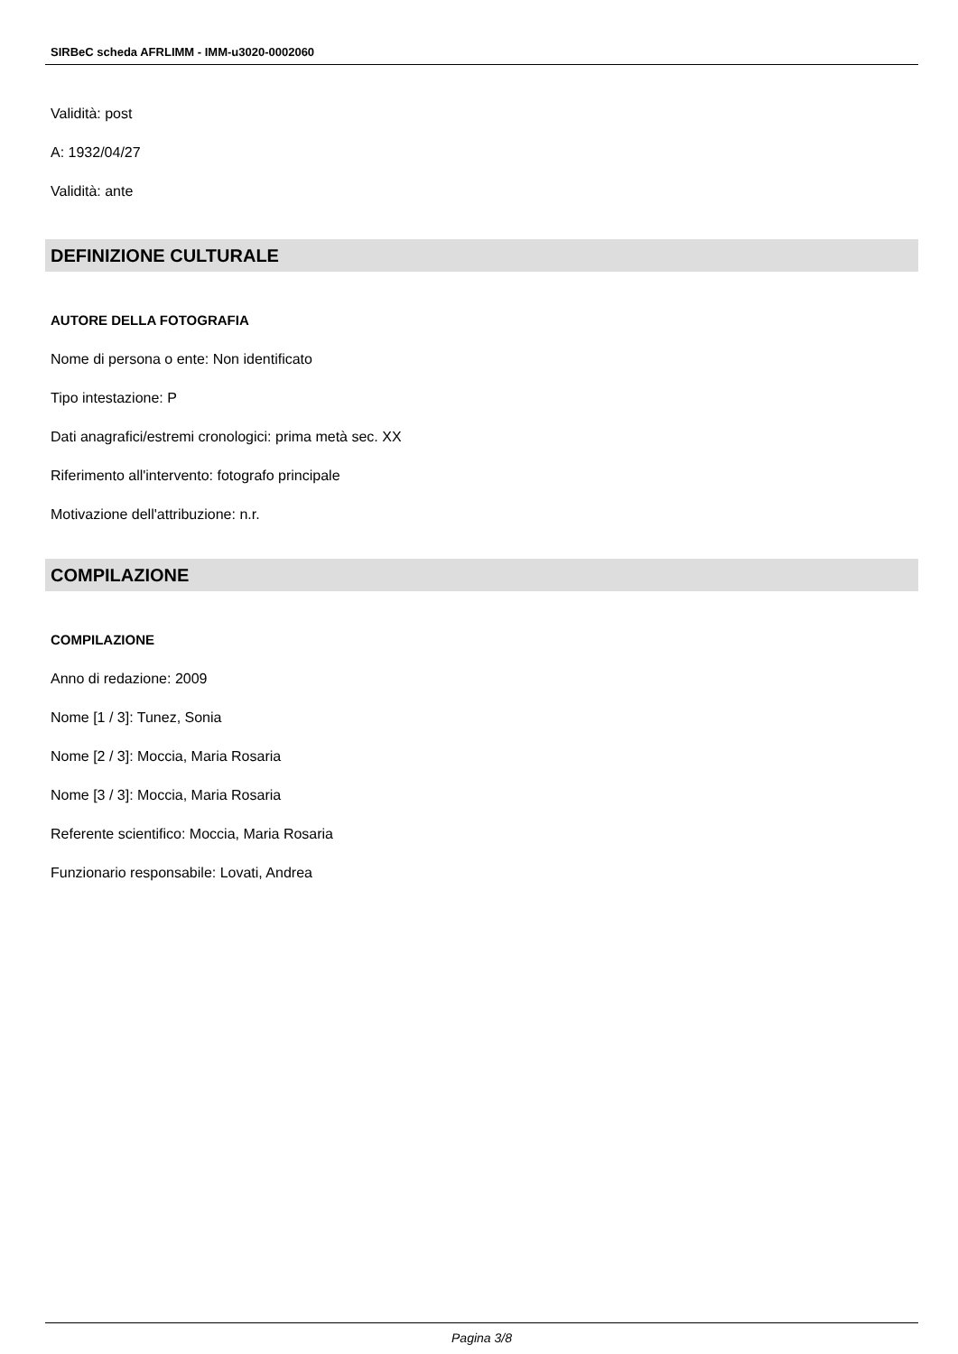SIRBeC scheda AFRLIMM - IMM-u3020-0002060
Validità: post
A: 1932/04/27
Validità: ante
DEFINIZIONE CULTURALE
AUTORE DELLA FOTOGRAFIA
Nome di persona o ente: Non identificato
Tipo intestazione: P
Dati anagrafici/estremi cronologici: prima metà sec. XX
Riferimento all'intervento: fotografo principale
Motivazione dell'attribuzione: n.r.
COMPILAZIONE
COMPILAZIONE
Anno di redazione: 2009
Nome [1 / 3]: Tunez, Sonia
Nome [2 / 3]: Moccia, Maria Rosaria
Nome [3 / 3]: Moccia, Maria Rosaria
Referente scientifico: Moccia, Maria Rosaria
Funzionario responsabile: Lovati, Andrea
Pagina 3/8